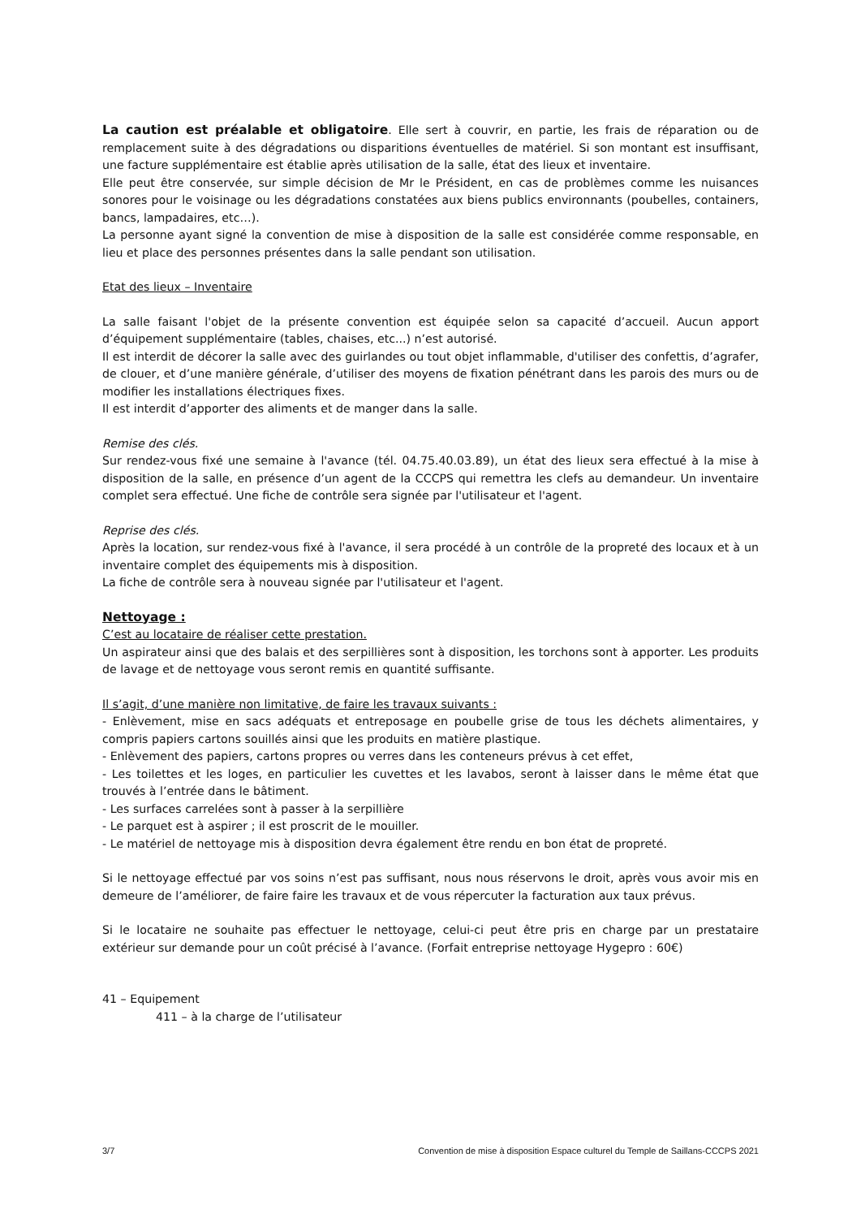La caution est préalable et obligatoire. Elle sert à couvrir, en partie, les frais de réparation ou de remplacement suite à des dégradations ou disparitions éventuelles de matériel. Si son montant est insuffisant, une facture supplémentaire est établie après utilisation de la salle, état des lieux et inventaire.
Elle peut être conservée, sur simple décision de Mr le Président, en cas de problèmes comme les nuisances sonores pour le voisinage ou les dégradations constatées aux biens publics environnants (poubelles, containers, bancs, lampadaires, etc…).
La personne ayant signé la convention de mise à disposition de la salle est considérée comme responsable, en lieu et place des personnes présentes dans la salle pendant son utilisation.
Etat des lieux – Inventaire
La salle faisant l'objet de la présente convention est équipée selon sa capacité d’accueil. Aucun apport d’équipement supplémentaire (tables, chaises, etc...) n’est autorisé.
Il est interdit de décorer la salle avec des guirlandes ou tout objet inflammable, d'utiliser des confettis, d’agrafer, de clouer, et d’une manière générale, d’utiliser des moyens de fixation pénétrant dans les parois des murs ou de modifier les installations électriques fixes.
Il est interdit d’apporter des aliments et de manger dans la salle.
Remise des clés.
Sur rendez-vous fixé une semaine à l'avance (tél. 04.75.40.03.89), un état des lieux sera effectué à la mise à disposition de la salle, en présence d’un agent de la CCCPS qui remettra les clefs au demandeur. Un inventaire complet sera effectué. Une fiche de contrôle sera signée par l'utilisateur et l'agent.
Reprise des clés.
Après la location, sur rendez-vous fixé à l'avance, il sera procédé à un contrôle de la propreté des locaux et à un inventaire complet des équipements mis à disposition.
La fiche de contrôle sera à nouveau signée par l'utilisateur et l'agent.
Nettoyage :
C’est au locataire de réaliser cette prestation.
Un aspirateur ainsi que des balais et des serpillières sont à disposition, les torchons sont à apporter. Les produits de lavage et de nettoyage vous seront remis en quantité suffisante.
Il s’agit, d’une manière non limitative, de faire les travaux suivants :
- Enlèvement, mise en sacs adéquats et entreposage en poubelle grise de tous les déchets alimentaires, y compris papiers cartons souillés ainsi que les produits en matière plastique.
- Enlèvement des papiers, cartons propres ou verres dans les conteneurs prévus à cet effet,
- Les toilettes et les loges, en particulier les cuvettes et les lavabos, seront à laisser dans le même état que trouvés à l’entrée dans le bâtiment.
- Les surfaces carrelées sont à passer à la serpillière
- Le parquet est à aspirer ; il est proscrit de le mouiller.
- Le matériel de nettoyage mis à disposition devra également être rendu en bon état de propreté.
Si le nettoyage effectué par vos soins n’est pas suffisant, nous nous réservons le droit, après vous avoir mis en demeure de l’améliorer, de faire faire les travaux et de vous répercuter la facturation aux taux prévus.
Si le locataire ne souhaite pas effectuer le nettoyage, celui-ci peut être pris en charge par un prestataire extérieur sur demande pour un coût précisé à l’avance. (Forfait entreprise nettoyage Hygepro : 60€)
41 – Equipement
411 – à la charge de l’utilisateur
3/7 Convention de mise à disposition Espace culturel du Temple de Saillans-CCCPS 2021